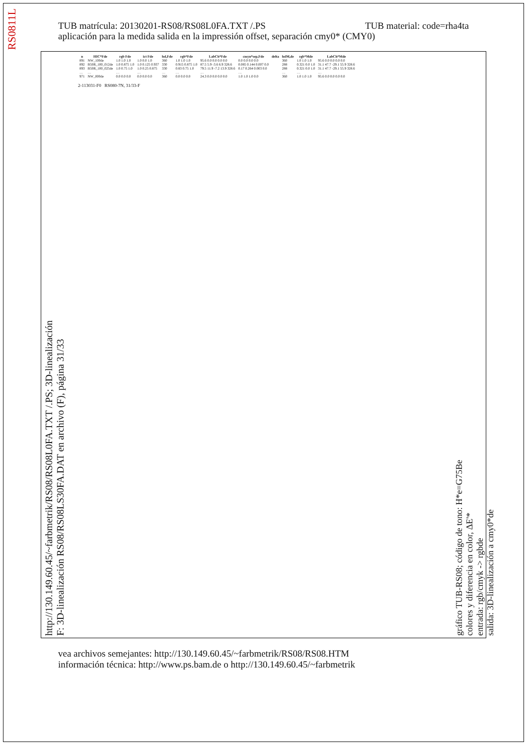RS0811L
TUB material: code=rha4ta TUB matrícula: 20130201-RS08/RS08L0FA.TXT /.PS
aplicación para la medida salida en la impressión offset, separación cmy0* (CMY0)
http://130.149.60.45/~farbmetrik/RS08/RS08L0FA.TXT /.PS; 3D-linealización
F: 3D-linealización RS08/RS08LS30FA.DAT en archivo (F), página 31/33
| n | HIC*Fde | rgb Fde | ict Fde | hsl,Fde | rgb*Fde | LabCh*Fde | cmyn*sep,Fde | delta | hslM,de | rgb*Mde | LabCh*Mde |
| --- | --- | --- | --- | --- | --- | --- | --- | --- | --- | --- | --- |
| 891 | NW_100de | 1.0 1.0 1.0 | 1.0 0.0 1.0 | 360 | 1.0 1.0 1.0 | 95.6 0.0 0.0 0.0 0.0 | 0.0 0.0 0.0 0.0 | | 360 | 1.0 1.0 1.0 | 95.6 0.0 0.0 0.0 0.0 |
| 892 | B50R_100_012de | 1.0 0.875 1.0 | 1.0 0.125 0.937 | 330 | 0.915 0.875 1.0 | 87.5 5.9 -3.6 6.9 328.6 | 0.085 0.144 0.007 0.0 | | 288 | 0.321 0.0 1.0 | 31.1 47.7 -29.1 55.9 328.6 |
| 893 | B50R_100_025de | 1.0 0.75 1.0 | 1.0 0.25 0.875 | 330 | 0.83 0.75 1.0 | 79.5 11.9 -7.2 13.9 328.6 | 0.17 0.264 0.003 0.0 | | 288 | 0.321 0.0 1.0 | 31.1 47.7 -29.1 55.9 328.6 |
| … | … | … | … | … | … | … | … | | … | … | … |
| 971 | NW_000de | 0.0 0.0 0.0 | 0.0 0.0 0.0 | 360 | 0.0 0.0 0.0 | 24.3 0.0 0.0 0.0 0.0 | 1.0 1.0 1.0 0.0 | | 360 | 1.0 1.0 1.0 | 95.6 0.0 0.0 0.0 0.0 |
2-113031-F0 RS080-7N, 31/33-F
gráfico TUB-RS08; código de tono: H*e=G75Be
colores y diferencia en color, ΔE'*
entrada: rgb/cmyk -> rgbde
salida: 3D-linealización a cmy0*de
vea archivos semejantes: http://130.149.60.45/~farbmetrik/RS08/RS08.HTM
información técnica: http://www.ps.bam.de o http://130.149.60.45/~farbmetrik